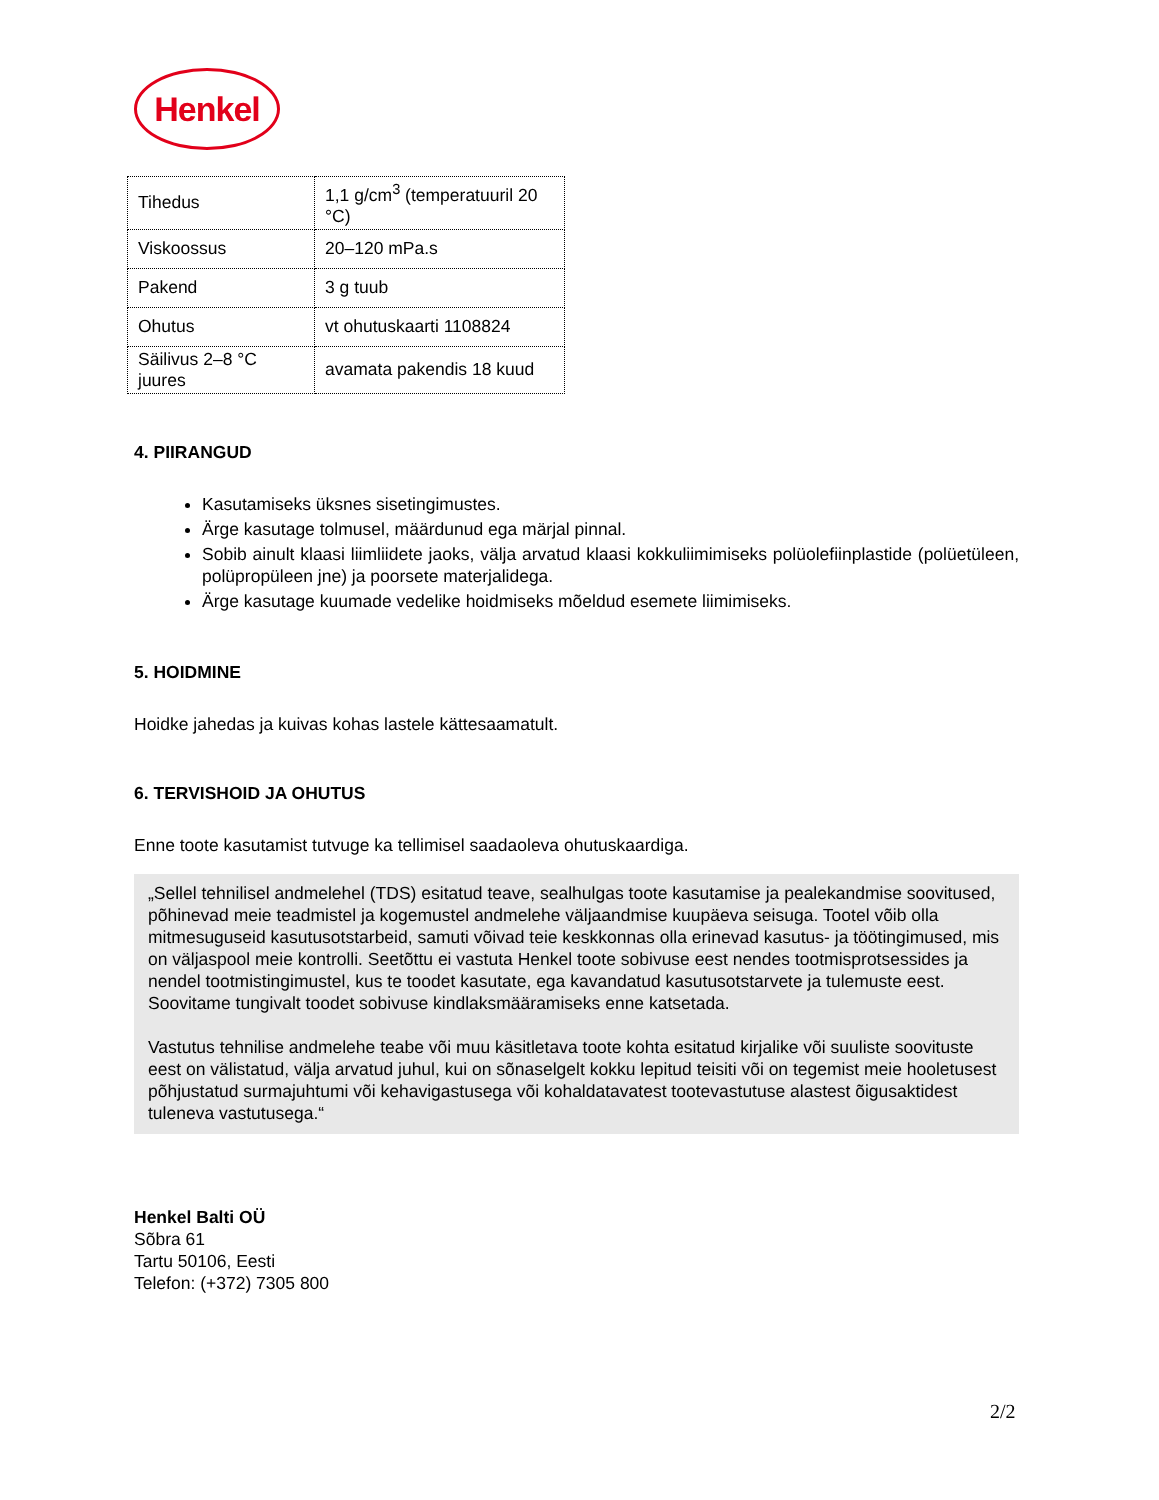Henkel
| Tihedus | 1,1 g/cm<sup>3</sup> (temperatuuril 20 °C) |
| Viskoossus | 20–120 mPa.s |
| Pakend | 3 g tuub |
| Ohutus | vt ohutuskaarti 1108824 |
| Säilivus 2–8 °C juures | avamata pakendis 18 kuud |
4. PIIRANGUD
Kasutamiseks üksnes sisetingimustes.
Ärge kasutage tolmusel, määrdunud ega märjal pinnal.
Sobib ainult klaasi liimliidete jaoks, välja arvatud klaasi kokkuliimimiseks polüolefiinplastide (polüetüleen, polüpropüleen jne) ja poorsete materjalidega.
Ärge kasutage kuumade vedelike hoidmiseks mõeldud esemete liimimiseks.
5. HOIDMINE
Hoidke jahedas ja kuivas kohas lastele kättesaamatult.
6. TERVISHOID JA OHUTUS
Enne toote kasutamist tutvuge ka tellimisel saadaoleva ohutuskaardiga.
„Sellel tehnilisel andmelehel (TDS) esitatud teave, sealhulgas toote kasutamise ja pealekandmise soovitused, põhinevad meie teadmistel ja kogemustel andmelehe väljaandmise kuupäeva seisuga. Tootel võib olla mitmesuguseid kasutusotstarbeid, samuti võivad teie keskkonnas olla erinevad kasutus- ja töötingimused, mis on väljaspool meie kontrolli. Seetõttu ei vastuta Henkel toote sobivuse eest nendes tootmisprotsessides ja nendel tootmistingimustel, kus te toodet kasutate, ega kavandatud kasutusotstarvete ja tulemuste eest. Soovitame tungivalt toodet sobivuse kindlaksmääramiseks enne katsetada.
Vastutus tehnilise andmelehe teabe või muu käsitletava toote kohta esitatud kirjalike või suuliste soovituste eest on välistatud, välja arvatud juhul, kui on sõnaselgelt kokku lepitud teisiti või on tegemist meie hooletusest põhjustatud surmajuhtumi või kehavigastusega või kohaldatavatest tootevastutuse alastest õigusaktidest tuleneva vastutusega.“
Henkel Balti OÜ
Sõbra 61
Tartu 50106, Eesti
Telefon: (+372) 7305 800
2/2